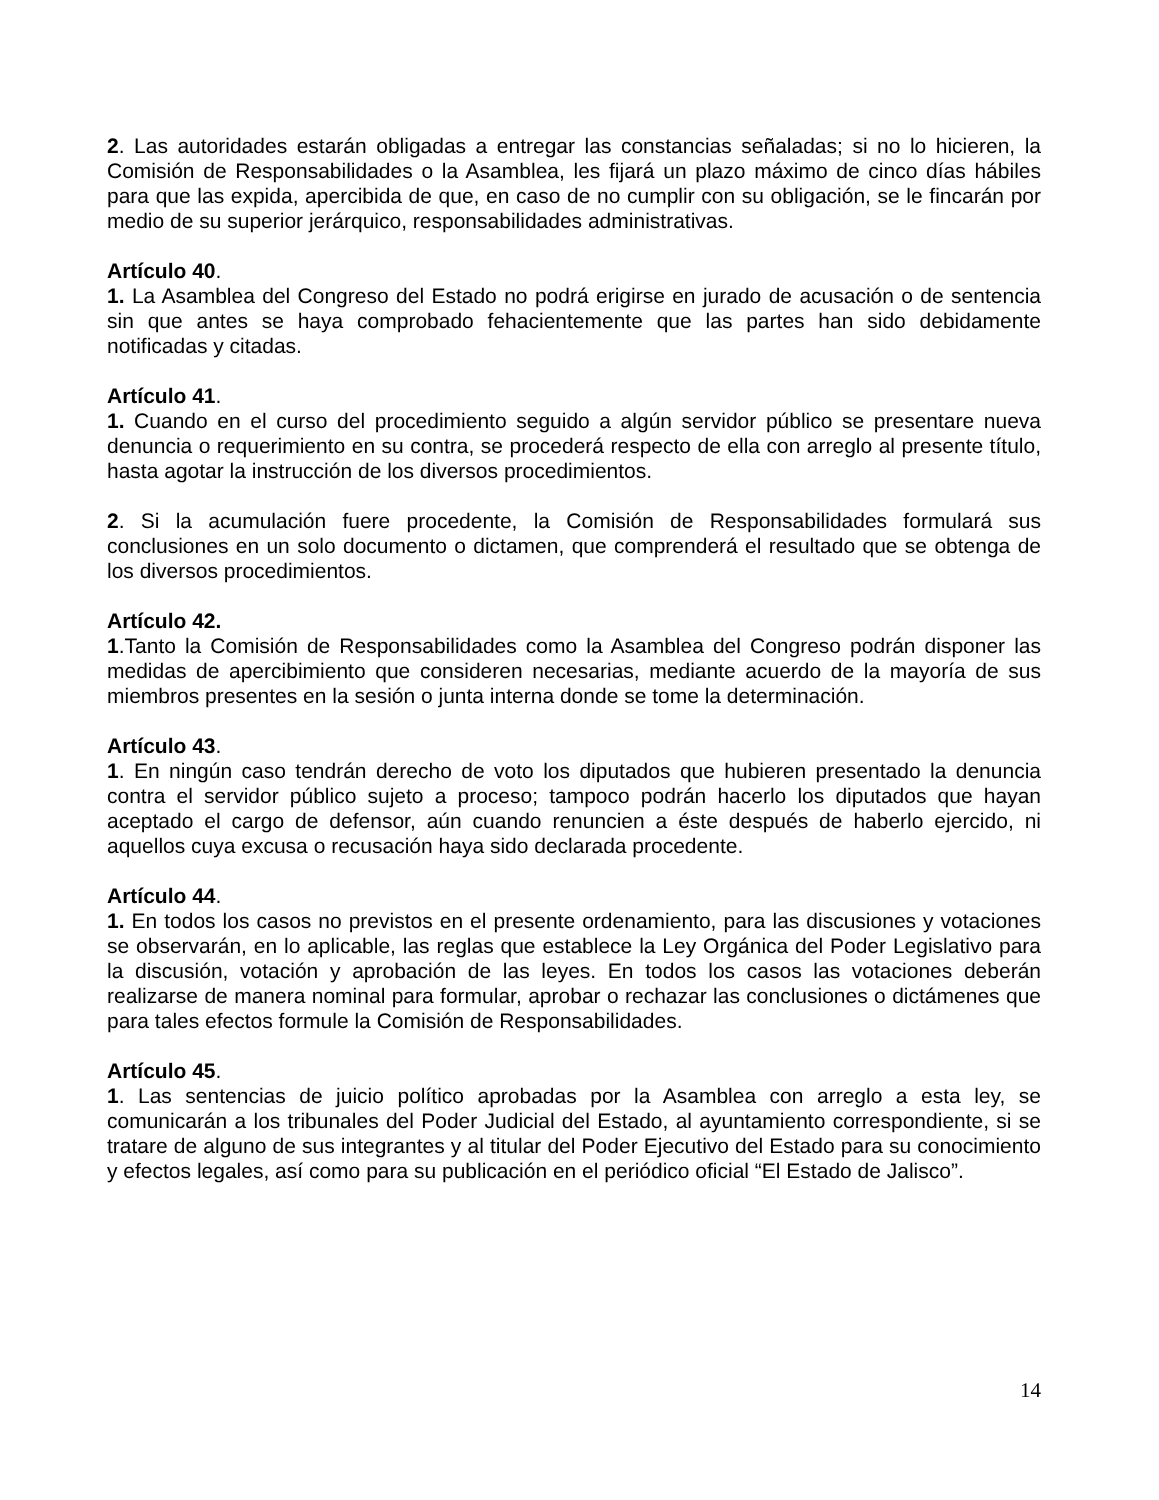2. Las autoridades estarán obligadas a entregar las constancias señaladas; si no lo hicieren, la Comisión de Responsabilidades o la Asamblea, les fijará un plazo máximo de cinco días hábiles para que las expida, apercibida de que, en caso de no cumplir con su obligación, se le fincarán por medio de su superior jerárquico, responsabilidades administrativas.
Artículo 40.
1. La Asamblea del Congreso del Estado no podrá erigirse en jurado de acusación o de sentencia sin que antes se haya comprobado fehacientemente que las partes han sido debidamente notificadas y citadas.
Artículo 41.
1. Cuando en el curso del procedimiento seguido a algún servidor público se presentare nueva denuncia o requerimiento en su contra, se procederá respecto de ella con arreglo al presente título, hasta agotar la instrucción de los diversos procedimientos.
2. Si la acumulación fuere procedente, la Comisión de Responsabilidades formulará sus conclusiones en un solo documento o dictamen, que comprenderá el resultado que se obtenga de los diversos procedimientos.
Artículo 42.
1.Tanto la Comisión de Responsabilidades como la Asamblea del Congreso podrán disponer las medidas de apercibimiento que consideren necesarias, mediante acuerdo de la mayoría de sus miembros presentes en la sesión o junta interna donde se tome la determinación.
Artículo 43.
1. En ningún caso tendrán derecho de voto los diputados que hubieren presentado la denuncia contra el servidor público sujeto a proceso; tampoco podrán hacerlo los diputados que hayan aceptado el cargo de defensor, aún cuando renuncien a éste después de haberlo ejercido, ni aquellos cuya excusa o recusación haya sido declarada procedente.
Artículo 44.
1. En todos los casos no previstos en el presente ordenamiento, para las discusiones y votaciones se observarán, en lo aplicable, las reglas que establece la Ley Orgánica del Poder Legislativo para la discusión, votación y aprobación de las leyes. En todos los casos las votaciones deberán realizarse de manera nominal para formular, aprobar o rechazar las conclusiones o dictámenes que para tales efectos formule la Comisión de Responsabilidades.
Artículo 45.
1. Las sentencias de juicio político aprobadas por la Asamblea con arreglo a esta ley, se comunicarán a los tribunales del Poder Judicial del Estado, al ayuntamiento correspondiente, si se tratare de alguno de sus integrantes y al titular del Poder Ejecutivo del Estado para su conocimiento y efectos legales, así como para su publicación en el periódico oficial “El Estado de Jalisco”.
14